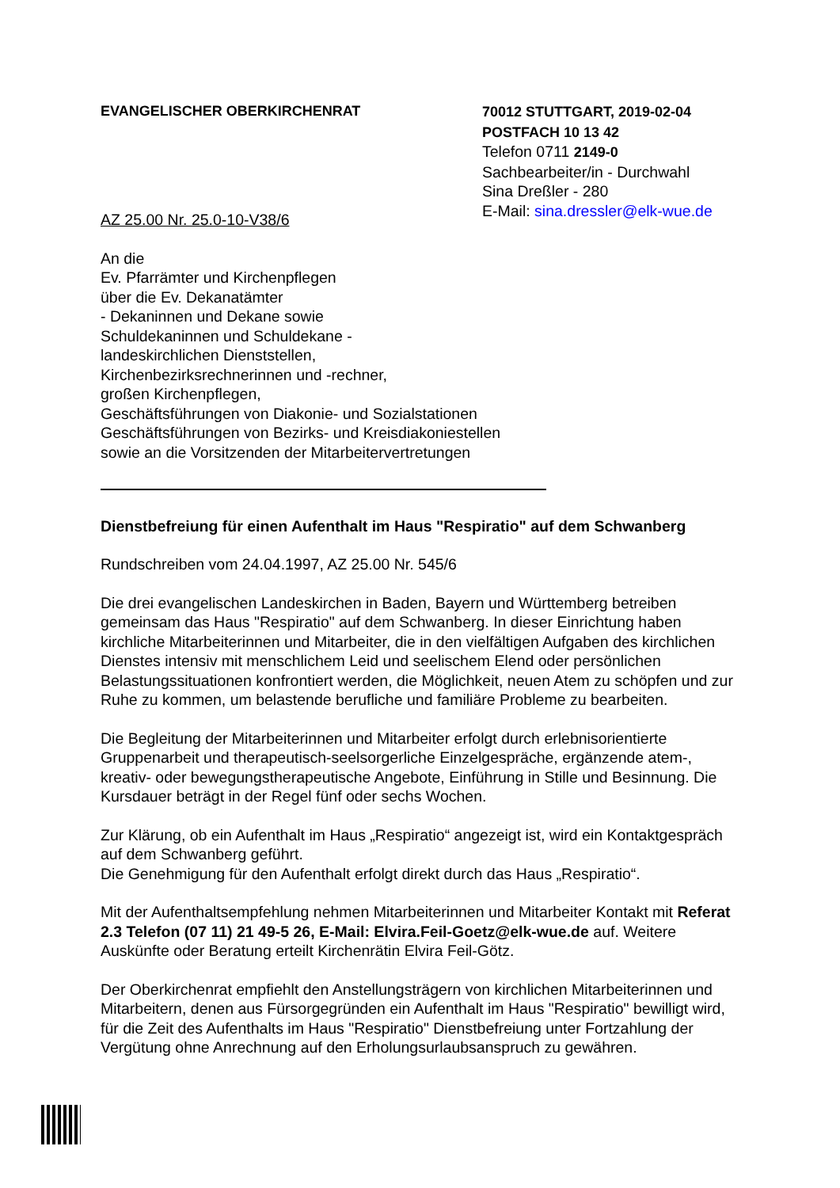EVANGELISCHER OBERKIRCHENRAT 70012 STUTTGART, 2019-02-04
POSTFACH 10 13 42
Telefon 0711 2149-0
Sachbearbeiter/in - Durchwahl
Sina Dreßler - 280
E-Mail: sina.dressler@elk-wue.de
AZ 25.00 Nr. 25.0-10-V38/6
An die
Ev. Pfarrämter und Kirchenpflegen
über die Ev. Dekanatämter
- Dekaninnen und Dekane sowie
Schuldekaninnen und Schuldekane -
landeskirchlichen Dienststellen,
Kirchenbezirksrechnerinnen und -rechner,
großen Kirchenpflegen,
Geschäftsführungen von Diakonie- und Sozialstationen
Geschäftsführungen von Bezirks- und Kreisdiakoniestellen
sowie an die Vorsitzenden der Mitarbeitervertretungen
Dienstbefreiung für einen Aufenthalt im Haus "Respiratio" auf dem Schwanberg
Rundschreiben vom 24.04.1997, AZ 25.00 Nr. 545/6
Die drei evangelischen Landeskirchen in Baden, Bayern und Württemberg betreiben gemeinsam das Haus "Respiratio" auf dem Schwanberg. In dieser Einrichtung haben kirchliche Mitarbeiterinnen und Mitarbeiter, die in den vielfältigen Aufgaben des kirchlichen Dienstes intensiv mit menschlichem Leid und seelischem Elend oder persönlichen Belastungssituationen konfrontiert werden, die Möglichkeit, neuen Atem zu schöpfen und zur Ruhe zu kommen, um belastende berufliche und familiäre Probleme zu bearbeiten.
Die Begleitung der Mitarbeiterinnen und Mitarbeiter erfolgt durch erlebnisorientierte Gruppenarbeit und therapeutisch-seelsorgerliche Einzelgespräche, ergänzende atem-, kreativ- oder bewegungstherapeutische Angebote, Einführung in Stille und Besinnung. Die Kursdauer beträgt in der Regel fünf oder sechs Wochen.
Zur Klärung, ob ein Aufenthalt im Haus „Respiratio“ angezeigt ist, wird ein Kontaktgespräch auf dem Schwanberg geführt.
Die Genehmigung für den Aufenthalt erfolgt direkt durch das Haus „Respiratio“.
Mit der Aufenthaltsempfehlung nehmen Mitarbeiterinnen und Mitarbeiter Kontakt mit Referat 2.3 Telefon (07 11) 21 49-5 26, E-Mail: Elvira.Feil-Goetz@elk-wue.de auf. Weitere Auskünfte oder Beratung erteilt Kirchenrätin Elvira Feil-Götz.
Der Oberkirchenrat empfiehlt den Anstellungsträgern von kirchlichen Mitarbeiterinnen und Mitarbeitern, denen aus Fürsorgegründen ein Aufenthalt im Haus "Respiratio" bewilligt wird, für die Zeit des Aufenthalts im Haus "Respiratio" Dienstbefreiung unter Fortzahlung der Vergütung ohne Anrechnung auf den Erholungsurlaubsanspruch zu gewähren.